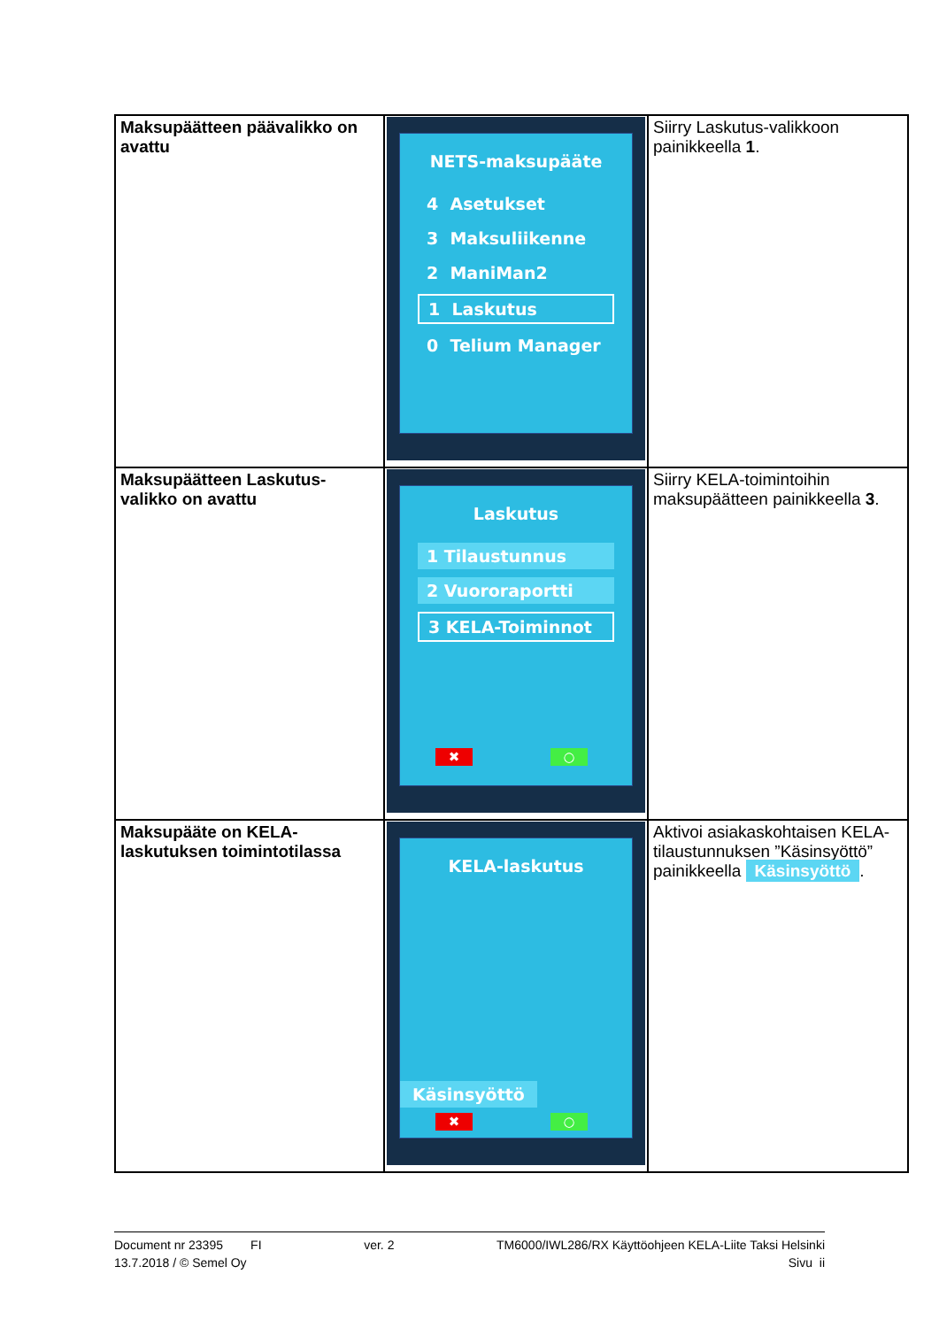| Maksupäätteen päävalikko on avattu | NETS-maksupääte 4 Asetukset 3 Maksuliikenne 2 ManiMan2 1 Laskutus 0 Telium Manager | Siirry Laskutus-valikkoon painikkeella 1 . |
| Maksupäätteen Laskutus-valikko on avattu | Laskutus 1 Tilaustunnus 2 Vuororaportti 3 KELA-Toiminnot ✖ ○ | Siirry KELA-toimintoihin maksupäätteen painikkeella 3 . |
| Maksupääte on KELA-laskutuksen toimintotilassa | KELA-laskutus Käsinsyöttö ✖ ○ | Aktivoi asiakaskohtaisen KELA-tilaustunnuksen ”Käsinsyöttö” painikkeella Käsinsyöttö . |
Document nr 23395 FI ver. 2 TM6000/IWL286/RX Käyttöohjeen KELA-Liite Taksi Helsinki
13.7.2018 / © Semel Oy Sivu ii